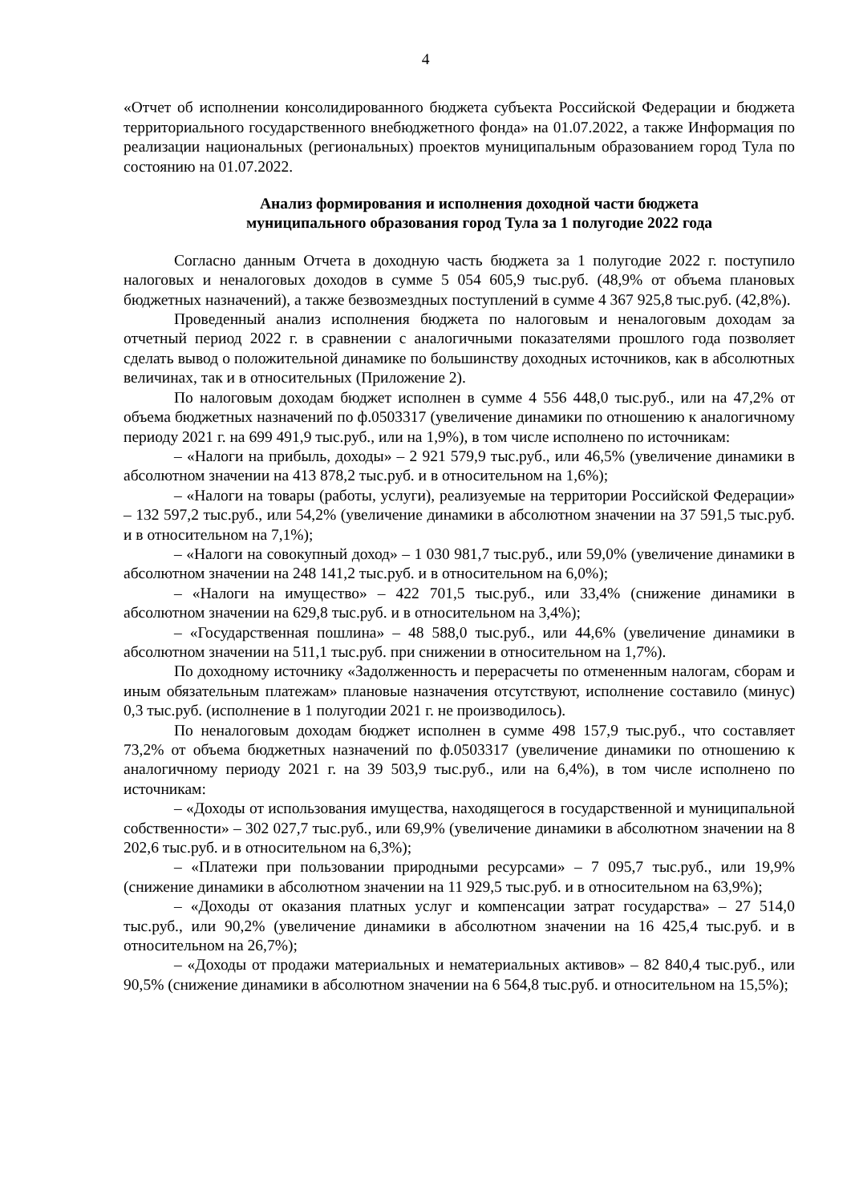4
«Отчет об исполнении консолидированного бюджета субъекта Российской Федерации и бюджета территориального государственного внебюджетного фонда» на 01.07.2022, а также Информация по реализации национальных (региональных) проектов муниципальным образованием город Тула по состоянию на 01.07.2022.
Анализ формирования и исполнения доходной части бюджета
муниципального образования город Тула за 1 полугодие 2022 года
Согласно данным Отчета в доходную часть бюджета за 1 полугодие 2022 г. поступило налоговых и неналоговых доходов в сумме 5 054 605,9 тыс.руб. (48,9% от объема плановых бюджетных назначений), а также безвозмездных поступлений в сумме 4 367 925,8 тыс.руб. (42,8%).
Проведенный анализ исполнения бюджета по налоговым и неналоговым доходам за отчетный период 2022 г. в сравнении с аналогичными показателями прошлого года позволяет сделать вывод о положительной динамике по большинству доходных источников, как в абсолютных величинах, так и в относительных (Приложение 2).
По налоговым доходам бюджет исполнен в сумме 4 556 448,0 тыс.руб., или на 47,2% от объема бюджетных назначений по ф.0503317 (увеличение динамики по отношению к аналогичному периоду 2021 г. на 699 491,9 тыс.руб., или на 1,9%), в том числе исполнено по источникам:
– «Налоги на прибыль, доходы» – 2 921 579,9 тыс.руб., или 46,5% (увеличение динамики в абсолютном значении на 413 878,2 тыс.руб. и в относительном на 1,6%);
– «Налоги на товары (работы, услуги), реализуемые на территории Российской Федерации» – 132 597,2 тыс.руб., или 54,2% (увеличение динамики в абсолютном значении на 37 591,5 тыс.руб. и в относительном на 7,1%);
– «Налоги на совокупный доход» – 1 030 981,7 тыс.руб., или 59,0% (увеличение динамики в абсолютном значении на 248 141,2 тыс.руб. и в относительном на 6,0%);
– «Налоги на имущество» – 422 701,5 тыс.руб., или 33,4% (снижение динамики в абсолютном значении на 629,8 тыс.руб. и в относительном на 3,4%);
– «Государственная пошлина» – 48 588,0 тыс.руб., или 44,6% (увеличение динамики в абсолютном значении на 511,1 тыс.руб. при снижении в относительном на 1,7%).
По доходному источнику «Задолженность и перерасчеты по отмененным налогам, сборам и иным обязательным платежам» плановые назначения отсутствуют, исполнение составило (минус) 0,3 тыс.руб. (исполнение в 1 полугодии 2021 г. не производилось).
По неналоговым доходам бюджет исполнен в сумме 498 157,9 тыс.руб., что составляет 73,2% от объема бюджетных назначений по ф.0503317 (увеличение динамики по отношению к аналогичному периоду 2021 г. на 39 503,9 тыс.руб., или на 6,4%), в том числе исполнено по источникам:
– «Доходы от использования имущества, находящегося в государственной и муниципальной собственности» – 302 027,7 тыс.руб., или 69,9% (увеличение динамики в абсолютном значении на 8 202,6 тыс.руб. и в относительном на 6,3%);
– «Платежи при пользовании природными ресурсами» – 7 095,7 тыс.руб., или 19,9% (снижение динамики в абсолютном значении на 11 929,5 тыс.руб. и в относительном на 63,9%);
– «Доходы от оказания платных услуг и компенсации затрат государства» – 27 514,0 тыс.руб., или 90,2% (увеличение динамики в абсолютном значении на 16 425,4 тыс.руб. и в относительном на 26,7%);
– «Доходы от продажи материальных и нематериальных активов» – 82 840,4 тыс.руб., или 90,5% (снижение динамики в абсолютном значении на 6 564,8 тыс.руб. и относительном на 15,5%);